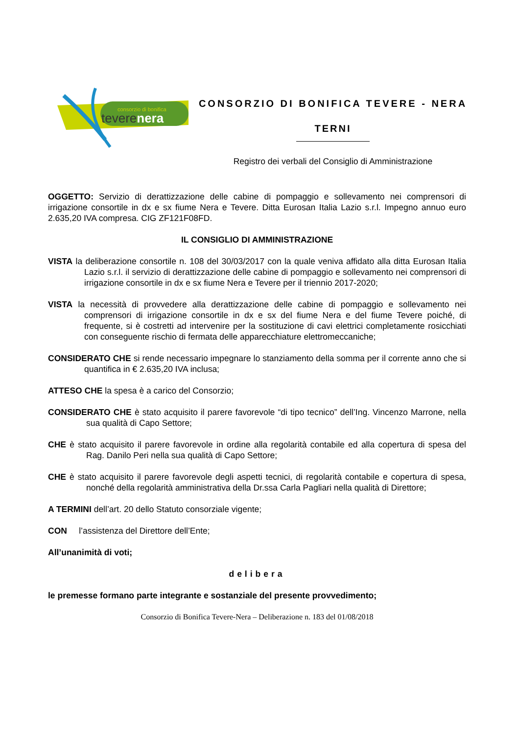consorzio di bonifica
teverenera
CONSORZIO DI BONIFICA TEVERE - NERA
TERNI
Registro dei verbali del Consiglio di Amministrazione
OGGETTO: Servizio di derattizzazione delle cabine di pompaggio e sollevamento nei comprensori di irrigazione consortile in dx e sx fiume Nera e Tevere. Ditta Eurosan Italia Lazio s.r.l. Impegno annuo euro 2.635,20 IVA compresa. CIG ZF121F08FD.
IL CONSIGLIO DI AMMINISTRAZIONE
VISTA la deliberazione consortile n. 108 del 30/03/2017 con la quale veniva affidato alla ditta Eurosan Italia Lazio s.r.l. il servizio di derattizzazione delle cabine di pompaggio e sollevamento nei comprensori di irrigazione consortile in dx e sx fiume Nera e Tevere per il triennio 2017-2020;
VISTA la necessità di provvedere alla derattizzazione delle cabine di pompaggio e sollevamento nei comprensori di irrigazione consortile in dx e sx del fiume Nera e del fiume Tevere poiché, di frequente, si è costretti ad intervenire per la sostituzione di cavi elettrici completamente rosicchiati con conseguente rischio di fermata delle apparecchiature elettromeccaniche;
CONSIDERATO CHE si rende necessario impegnare lo stanziamento della somma per il corrente anno che si quantifica in € 2.635,20 IVA inclusa;
ATTESO CHE la spesa è a carico del Consorzio;
CONSIDERATO CHE è stato acquisito il parere favorevole “di tipo tecnico” dell’Ing. Vincenzo Marrone, nella sua qualità di Capo Settore;
CHE è stato acquisito il parere favorevole in ordine alla regolarità contabile ed alla copertura di spesa del Rag. Danilo Peri nella sua qualità di Capo Settore;
CHE è stato acquisito il parere favorevole degli aspetti tecnici, di regolarità contabile e copertura di spesa, nonché della regolarità amministrativa della Dr.ssa Carla Pagliari nella qualità di Direttore;
A TERMINI dell’art. 20 dello Statuto consorziale vigente;
CON l’assistenza del Direttore dell’Ente;
All’unanimità di voti;
delibera
le premesse formano parte integrante e sostanziale del presente provvedimento;
Consorzio di Bonifica Tevere-Nera – Deliberazione n. 183 del 01/08/2018